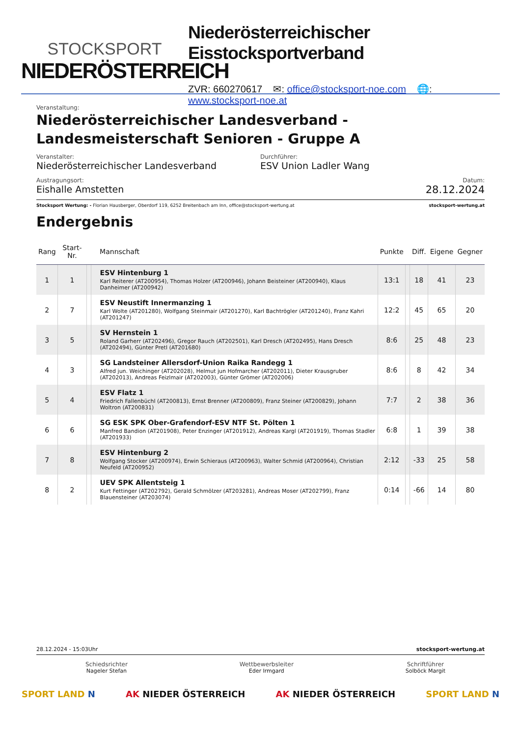STOCKSPORT
NIEDERÖSTERREICH
Niederösterreichischer Eisstocksportverband
ZVR: 660270617 ✉: office@stocksport-noe.com 🌐: www.stocksport-noe.at
Veranstaltung:
Niederösterreichischer Landesverband - Landesmeisterschaft Senioren - Gruppe A
Veranstalter:
Niederösterreichischer Landesverband
Durchführer:
ESV Union Ladler Wang
Austragungsort:
Eishalle Amstetten
Datum:
28.12.2024
Stocksport Wertung: - Florian Hausberger, Oberdorf 119, 6252 Breitenbach am Inn, office@stocksport-wertung.at
stocksport-wertung.at
Endergebnis
| Rang | Start-Nr. | | Mannschaft | Punkte | | Diff. | Eigene | Gegner |
| --- | --- | --- | --- | --- | --- | --- | --- | --- |
| 1 | 1 | | ESV Hintenburg 1 Karl Reiterer (AT200954), Thomas Holzer (AT200946), Johann Beisteiner (AT200940), Klaus Danheimer (AT200942) | 13:1 | | 18 | 41 | 23 |
| 2 | 7 | | ESV Neustift Innermanzing 1 Karl Wolte (AT201280), Wolfgang Steinmair (AT201270), Karl Bachtrögler (AT201240), Franz Kahri (AT201247) | 12:2 | | 45 | 65 | 20 |
| 3 | 5 | | SV Hernstein 1 Roland Garherr (AT202496), Gregor Rauch (AT202501), Karl Dresch (AT202495), Hans Dresch (AT202494), Günter Pretl (AT201680) | 8:6 | | 25 | 48 | 23 |
| 4 | 3 | | SG Landsteiner Allersdorf-Union Raika Randegg 1 Alfred jun. Weichinger (AT202028), Helmut jun Hofmarcher (AT202011), Dieter Krausgruber (AT202013), Andreas Feizlmair (AT202003), Günter Grömer (AT202006) | 8:6 | | 8 | 42 | 34 |
| 5 | 4 | | ESV Flatz 1 Friedrich Fallenbüchl (AT200813), Ernst Brenner (AT200809), Franz Steiner (AT200829), Johann Woltron (AT200831) | 7:7 | | 2 | 38 | 36 |
| 6 | 6 | | SG ESK SPK Ober-Grafendorf-ESV NTF St. Pölten 1 Manfred Bandion (AT201908), Peter Enzinger (AT201912), Andreas Kargl (AT201919), Thomas Stadler (AT201933) | 6:8 | | 1 | 39 | 38 |
| 7 | 8 | | ESV Hintenburg 2 Wolfgang Stocker (AT200974), Erwin Schieraus (AT200963), Walter Schmid (AT200964), Christian Neufeld (AT200952) | 2:12 | | -33 | 25 | 58 |
| 8 | 2 | | UEV SPK Allentsteig 1 Kurt Fettinger (AT202792), Gerald Schmölzer (AT203281), Andreas Moser (AT202799), Franz Blauensteiner (AT203074) | 0:14 | | -66 | 14 | 80 |
28.12.2024 - 15:03Uhr stocksport-wertung.at
Schiedsrichter
Nageler Stefan
Wettbewerbsleiter
Eder Irmgard
Schriftführer
Solböck Margit
SPORT LAND N AK NIEDER ÖSTERREICH AK NIEDER ÖSTERREICH SPORT LAND N